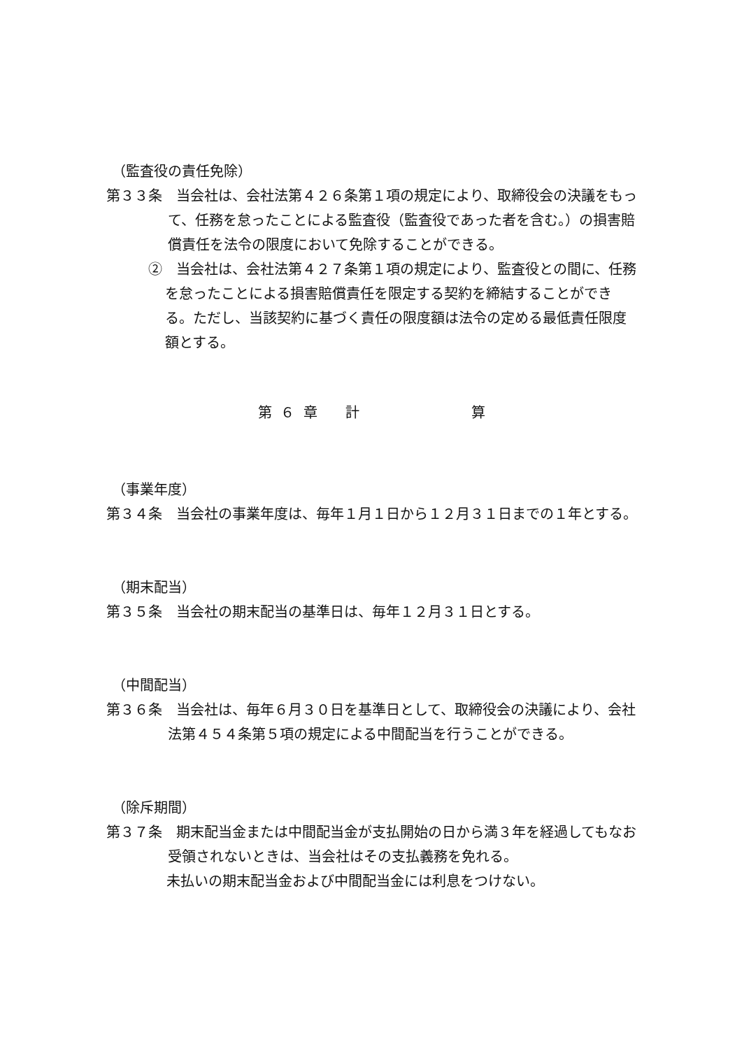（監査役の責任免除）
第３３条　当会社は、会社法第４２６条第１項の規定により、取締役会の決議をもって、任務を怠ったことによる監査役（監査役であった者を含む。）の損害賠償責任を法令の限度において免除することができる。
②　当会社は、会社法第４２７条第１項の規定により、監査役との間に、任務を怠ったことによる損害賠償責任を限定する契約を締結することができる。ただし、当該契約に基づく責任の限度額は法令の定める最低責任限度額とする。
第 ６ 章　　計　　　　　　　　算
（事業年度）
第３４条　当会社の事業年度は、毎年１月１日から１２月３１日までの１年とする。
（期末配当）
第３５条　当会社の期末配当の基準日は、毎年１２月３１日とする。
（中間配当）
第３６条　当会社は、毎年６月３０日を基準日として、取締役会の決議により、会社法第４５４条第５項の規定による中間配当を行うことができる。
（除斥期間）
第３７条　期末配当金または中間配当金が支払開始の日から満３年を経過してもなお受領されないときは、当会社はその支払義務を免れる。
未払いの期末配当金および中間配当金には利息をつけない。